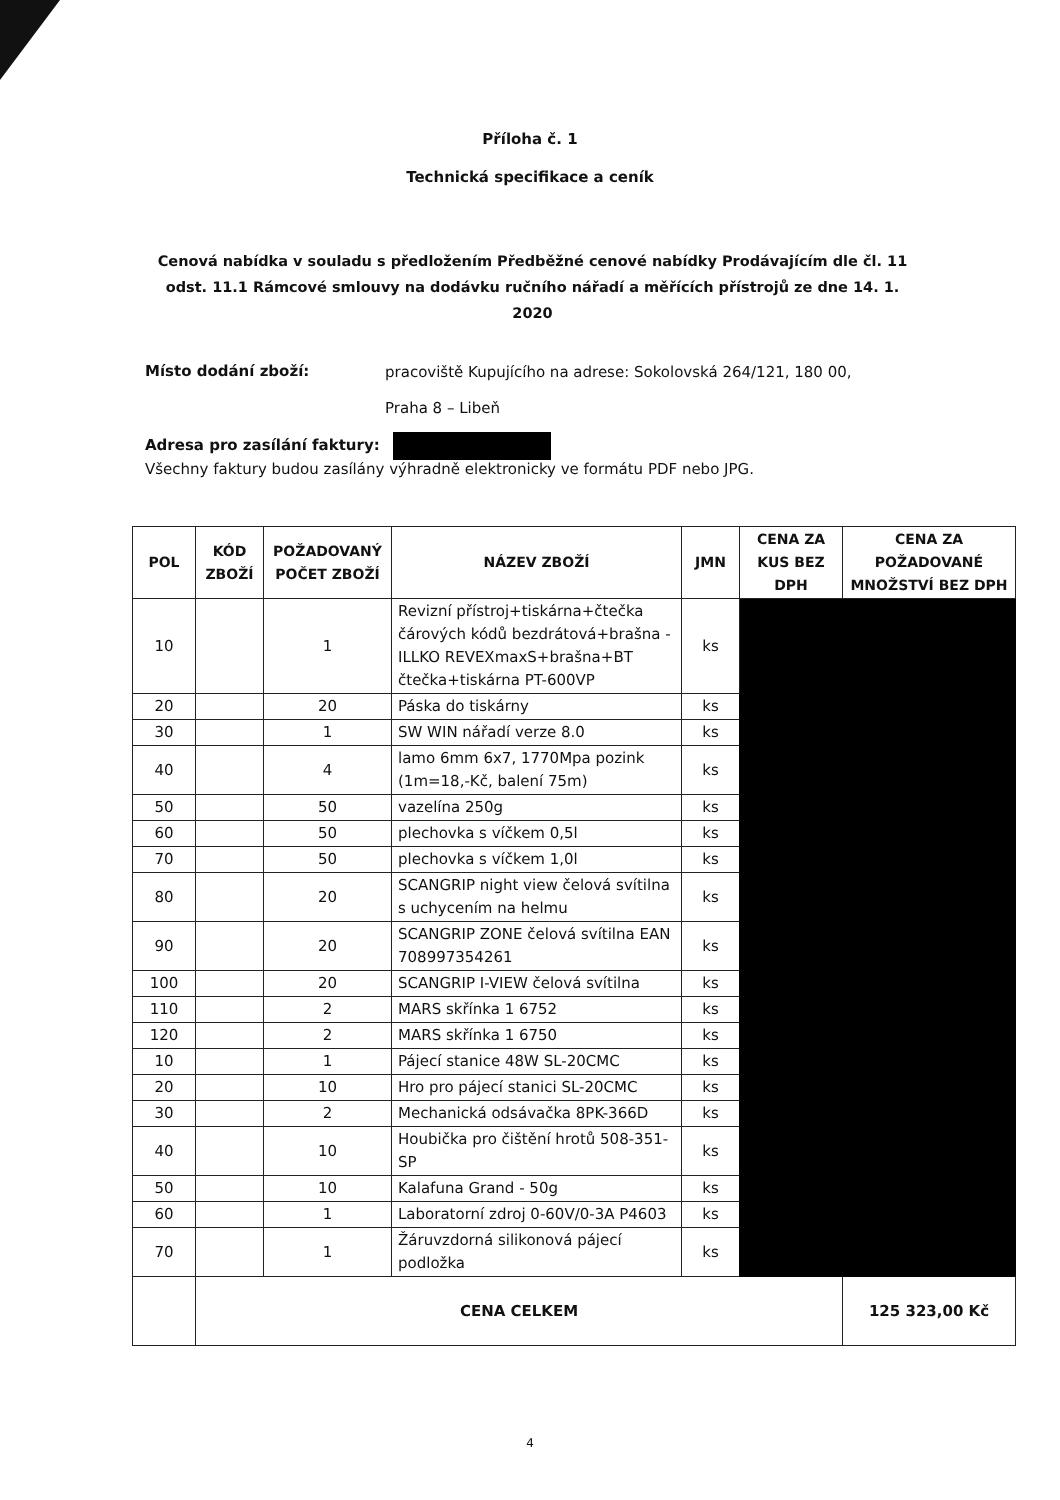Příloha č. 1
Technická specifikace a ceník
Cenová nabídka v souladu s předložením Předběžné cenové nabídky Prodávajícím dle čl. 11 odst. 11.1 Rámcové smlouvy na dodávku ručního nářadí a měřících přístrojů ze dne 14. 1. 2020
Místo dodání zboží:
pracoviště Kupujícího na adrese: Sokolovská 264/121, 180 00,
Praha 8 – Libeň
Adresa pro zasílání faktury:
Všechny faktury budou zasílány výhradně elektronicky ve formátu PDF nebo JPG.
| POL | KÓD ZBOŽÍ | POŽADOVANÝ POČET ZBOŽÍ | NÁZEV ZBOŽÍ | JMN | CENA ZA KUS BEZ DPH | CENA ZA POŽADOVANÉ MNOŽSTVÍ BEZ DPH |
| --- | --- | --- | --- | --- | --- | --- |
| 10 | | 1 | Revizní přístroj+tiskárna+čtečka čárových kódů bezdrátová+brašna - ILLKO REVEXmaxS+brašna+BT čtečka+tiskárna PT-600VP | ks | | |
| 20 | | 20 | Páska do tiskárny | ks | | |
| 30 | | 1 | SW WIN nářadí verze 8.0 | ks | | |
| 40 | | 4 | lamo 6mm 6x7, 1770Mpa pozink (1m=18,-Kč, balení 75m) | ks | | |
| 50 | | 50 | vazelína 250g | ks | | |
| 60 | | 50 | plechovka s víčkem 0,5l | ks | | |
| 70 | | 50 | plechovka s víčkem 1,0l | ks | | |
| 80 | | 20 | SCANGRIP night view čelová svítilna s uchycením na helmu | ks | | |
| 90 | | 20 | SCANGRIP ZONE čelová svítilna EAN 708997354261 | ks | | |
| 100 | | 20 | SCANGRIP I-VIEW čelová svítilna | ks | | |
| 110 | | 2 | MARS skřínka 1 6752 | ks | | |
| 120 | | 2 | MARS skřínka 1 6750 | ks | | |
| 10 | | 1 | Pájecí stanice 48W SL-20CMC | ks | | |
| 20 | | 10 | Hro pro pájecí stanici SL-20CMC | ks | | |
| 30 | | 2 | Mechanická odsávačka 8PK-366D | ks | | |
| 40 | | 10 | Houbička pro čištění hrotů 508-351-SP | ks | | |
| 50 | | 10 | Kalafuna Grand - 50g | ks | | |
| 60 | | 1 | Laboratorní zdroj 0-60V/0-3A P4603 | ks | | |
| 70 | | 1 | Žáruvzdorná silikonová pájecí podložka | ks | | |
| | CENA CELKEM | | | | | 125 323,00 Kč |
4